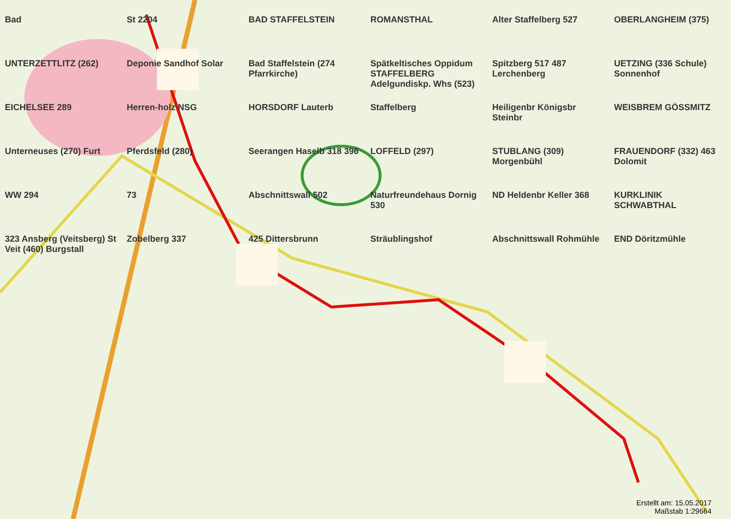Bad
St 2204
BAD STAFFELSTEIN
ROMANSTHAL
Alter Staffelberg 527
OBERLANGHEIM (375)
UNTERZETTLITZ (262)
Deponie Sandhof Solar
Bad Staffelstein (274 Pfarrkirche)
Spätkeltisches Oppidum STAFFELBERG Adelgundiskp. Whs (523)
Spitzberg 517 487 Lerchenberg
UETZING (336 Schule) Sonnenhof
EICHELSEE 289
Herren-holz NSG
HORSDORF Lauterb
Staffelberg
Heiligenbr Königsbr Steinbr
WEISBREM GÖSSMITZ
Unterneuses (270) Furt
Pferdsfeld (280)
Seerangen Haselb 318 396
LOFFELD (297)
STUBLANG (309) Morgenbühl
FRAUENDORF (332) 463 Dolomit
WW 294
73
Abschnittswall 502
Naturfreundehaus Dornig 530
ND Heldenbr Keller 368
KURKLINIK SCHWABTHAL
323 Ansberg (Veitsberg) St Veit (460) Burgstall
Zobelberg 337
425 Dittersbrunn
Sträublingshof
Abschnittswall Rohmühle
END Döritzmühle
Erstellt am: 15.05.2017
Maßstab 1:29664